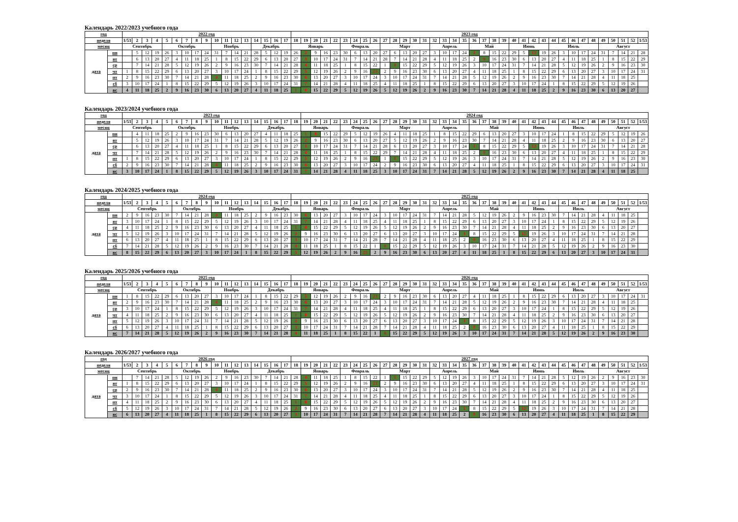Календарь 2022/2023 учебного года
| год | | 2022 год | | | | | | | | | | | | | | | | | 2023 год | | | | | | | | | | | | | | | | | | | | | | | | | | | | | | | | | | | |
| неделя | | 1/53 | 2 | 3 | 4 | 5 | 6 | 7 | 8 | 9 | 10 | 11 | 12 | 13 | 14 | 15 | 16 | 17 | 18 | 19 | 20 | 21 | 22 | 23 | 24 | 25 | 26 | 27 | 28 | 29 | 30 | 31 | 32 | 33 | 34 | 35 | 36 | 37 | 38 | 39 | 40 | 41 | 42 | 43 | 44 | 45 | 46 | 47 | 48 | 49 | 50 | 51 | 52 | 1/53 |
| месяц | | Сентябрь | | | | Октябрь | | | | | Ноябрь | | | | Декабрь | | | | Январь | | | | | Февраль | | | | Март | | | | | Апрель | | | | Май | | | | Июнь | | | | Июль | | | | | Август | | | | |
| дата | пн | | 5 | 12 | 19 | 26 | 3 | 10 | 17 | 24 | 31 | 7 | 14 | 21 | 28 | 5 | 12 | 19 | 26 | 2 | 9 | 16 | 23 | 30 | 6 | 13 | 20 | 27 | 6 | 13 | 20 | 27 | 3 | 10 | 17 | 24 | 1 | 8 | 15 | 22 | 29 | 5 | 12 | 19 | 26 | 3 | 10 | 17 | 24 | 31 | 7 | 14 | 21 | 28 |
| | вт | | 6 | 13 | 20 | 27 | 4 | 11 | 18 | 25 | 1 | 8 | 15 | 22 | 29 | 6 | 13 | 20 | 27 | 3 | 10 | 17 | 24 | 31 | 7 | 14 | 21 | 28 | 7 | 14 | 21 | 28 | 4 | 11 | 18 | 25 | 2 | 9 | 16 | 23 | 30 | 6 | 13 | 20 | 27 | 4 | 11 | 18 | 25 | 1 | 8 | 15 | 22 | 29 |
| | ср | | 7 | 14 | 21 | 28 | 5 | 12 | 19 | 26 | 2 | 9 | 16 | 23 | 30 | 7 | 14 | 21 | 28 | 4 | 11 | 18 | 25 | 1 | 8 | 15 | 22 | 1 | 8 | 15 | 22 | 29 | 5 | 12 | 19 | 26 | 3 | 10 | 17 | 24 | 31 | 7 | 14 | 21 | 28 | 5 | 12 | 19 | 26 | 2 | 9 | 16 | 23 | 30 |
| | чт | 1 | 8 | 15 | 22 | 29 | 6 | 13 | 20 | 27 | 3 | 10 | 17 | 24 | 1 | 8 | 15 | 22 | 29 | 5 | 12 | 19 | 26 | 2 | 9 | 16 | 23 | 2 | 9 | 16 | 23 | 30 | 6 | 13 | 20 | 27 | 4 | 11 | 18 | 25 | 1 | 8 | 15 | 22 | 29 | 6 | 13 | 20 | 27 | 3 | 10 | 17 | 24 | 31 |
| | пт | 2 | 9 | 16 | 23 | 30 | 7 | 14 | 21 | 28 | 4 | 11 | 18 | 25 | 2 | 9 | 16 | 23 | 30 | 6 | 13 | 20 | 27 | 3 | 10 | 17 | 24 | 3 | 10 | 17 | 24 | 31 | 7 | 14 | 21 | 28 | 5 | 12 | 19 | 26 | 2 | 9 | 16 | 23 | 30 | 7 | 14 | 21 | 28 | 4 | 11 | 18 | 25 | |
| | сб | 3 | 10 | 17 | 24 | 1 | 8 | 15 | 22 | 29 | 5 | 12 | 19 | 26 | 3 | 10 | 17 | 24 | 31 | 7 | 14 | 21 | 28 | 4 | 11 | 18 | 25 | 4 | 11 | 18 | 25 | 1 | 8 | 15 | 22 | 29 | 6 | 13 | 20 | 27 | 3 | 10 | 17 | 24 | 1 | 8 | 15 | 22 | 29 | 5 | 12 | 19 | 26 | |
| | вс | 4 | 11 | 18 | 25 | 2 | 9 | 16 | 23 | 30 | 6 | 13 | 20 | 27 | 4 | 11 | 18 | 25 | 1 | 8 | 15 | 22 | 29 | 5 | 12 | 19 | 26 | 5 | 12 | 19 | 26 | 2 | 9 | 16 | 23 | 30 | 7 | 14 | 21 | 28 | 4 | 11 | 18 | 25 | 2 | 9 | 16 | 23 | 30 | 6 | 13 | 20 | 27 | |
Календарь 2023/2024 учебного года
| год | | 2023 год | | | | | | | | | | | | | | | | | | 2024 год | | | | | | | | | | | | | | | | | | | | | | | | | | | | | | | | | | |
| неделя | | 1/53 | 2 | 3 | 4 | 5 | 6 | 7 | 8 | 9 | 10 | 11 | 12 | 13 | 14 | 15 | 16 | 17 | 18 | 19 | 20 | 21 | 22 | 23 | 24 | 25 | 26 | 27 | 28 | 29 | 30 | 31 | 32 | 33 | 34 | 35 | 36 | 37 | 38 | 39 | 40 | 41 | 42 | 43 | 44 | 45 | 46 | 47 | 48 | 49 | 50 | 51 | 52 | 1/53 |
| месяц | | Сентябрь | | | | Октябрь | | | | | Ноябрь | | | | Декабрь | | | | | Январь | | | | Февраль | | | | Март | | | | | Апрель | | | | Май | | | | | Июнь | | | | Июль | | | | Август | | | | |
| дата | пн | | 4 | 11 | 18 | 25 | 2 | 9 | 16 | 23 | 30 | 6 | 13 | 20 | 27 | 4 | 11 | 18 | 25 | 1 | 8 | 15 | 22 | 29 | 5 | 12 | 19 | 26 | 4 | 11 | 18 | 25 | 1 | 8 | 15 | 22 | 29 | 6 | 13 | 20 | 27 | 3 | 10 | 17 | 24 | 1 | 8 | 15 | 22 | 29 | 5 | 12 | 19 | 26 |
| | вт | | 5 | 12 | 19 | 26 | 3 | 10 | 17 | 24 | 31 | 7 | 14 | 21 | 28 | 5 | 12 | 19 | 26 | 2 | 9 | 16 | 23 | 30 | 6 | 13 | 20 | 27 | 5 | 12 | 19 | 26 | 2 | 9 | 16 | 23 | 30 | 7 | 14 | 21 | 28 | 4 | 11 | 18 | 25 | 2 | 9 | 16 | 23 | 30 | 6 | 13 | 20 | 27 |
| | ср | | 6 | 13 | 20 | 27 | 4 | 11 | 18 | 25 | 1 | 8 | 15 | 22 | 29 | 6 | 13 | 20 | 27 | 3 | 10 | 17 | 24 | 31 | 7 | 14 | 21 | 28 | 6 | 13 | 20 | 27 | 3 | 10 | 17 | 24 | 1 | 8 | 15 | 22 | 29 | 5 | 12 | 19 | 26 | 3 | 10 | 17 | 24 | 31 | 7 | 14 | 21 | 28 |
| | чт | | 7 | 14 | 21 | 28 | 5 | 12 | 19 | 26 | 2 | 9 | 16 | 23 | 30 | 7 | 14 | 21 | 28 | 4 | 11 | 18 | 25 | 1 | 8 | 15 | 22 | 29 | 7 | 14 | 21 | 28 | 4 | 11 | 18 | 25 | 2 | 9 | 16 | 23 | 30 | 6 | 13 | 20 | 27 | 4 | 11 | 18 | 25 | 1 | 8 | 15 | 22 | 29 |
| | пт | 1 | 8 | 15 | 22 | 29 | 6 | 13 | 20 | 27 | 3 | 10 | 17 | 24 | 1 | 8 | 15 | 22 | 29 | 5 | 12 | 19 | 26 | 2 | 9 | 16 | 23 | 1 | 8 | 15 | 22 | 29 | 5 | 12 | 19 | 26 | 3 | 10 | 17 | 24 | 31 | 7 | 14 | 21 | 28 | 5 | 12 | 19 | 26 | 2 | 9 | 16 | 23 | 30 |
| | сб | 2 | 9 | 16 | 23 | 30 | 7 | 14 | 21 | 28 | 4 | 11 | 18 | 25 | 2 | 9 | 16 | 23 | 30 | 6 | 13 | 20 | 27 | 3 | 10 | 17 | 24 | 2 | 9 | 16 | 23 | 30 | 6 | 13 | 20 | 27 | 4 | 11 | 18 | 25 | 1 | 8 | 15 | 22 | 29 | 6 | 13 | 20 | 27 | 3 | 10 | 17 | 24 | 31 |
| | вс | 3 | 10 | 17 | 24 | 1 | 8 | 15 | 22 | 29 | 5 | 12 | 19 | 26 | 3 | 10 | 17 | 24 | 31 | 7 | 14 | 21 | 28 | 4 | 11 | 18 | 25 | 3 | 10 | 17 | 24 | 31 | 7 | 14 | 21 | 28 | 5 | 12 | 19 | 26 | 2 | 9 | 16 | 23 | 30 | 7 | 14 | 21 | 28 | 4 | 11 | 18 | 25 | |
Календарь 2024/2025 учебного года
| год | | 2024 год | | | | | | | | | | | | | | | | | 2025 год | | | | | | | | | | | | | | | | | | | | | | | | | | | | | | | | | | | |
| неделя | | 1/53 | 2 | 3 | 4 | 5 | 6 | 7 | 8 | 9 | 10 | 11 | 12 | 13 | 14 | 15 | 16 | 17 | 18 | 19 | 20 | 21 | 22 | 23 | 24 | 25 | 26 | 27 | 28 | 29 | 30 | 31 | 32 | 33 | 34 | 35 | 36 | 37 | 38 | 39 | 40 | 41 | 42 | 43 | 44 | 45 | 46 | 47 | 48 | 49 | 50 | 51 | 52 | 1/53 |
| месяц | | Сентябрь | | | | | Октябрь | | | | Ноябрь | | | | | Декабрь | | | | Январь | | | | Февраль | | | | Март | | | | | Апрель | | | | Май | | | | | Июнь | | | | Июль | | | | Август | | | | |
| дата | пн | 2 | 9 | 16 | 23 | 30 | 7 | 14 | 21 | 28 | 4 | 11 | 18 | 25 | 2 | 9 | 16 | 23 | 30 | 6 | 13 | 20 | 27 | 3 | 10 | 17 | 24 | 3 | 10 | 17 | 24 | 31 | 7 | 14 | 21 | 28 | 5 | 12 | 19 | 26 | 2 | 9 | 16 | 23 | 30 | 7 | 14 | 21 | 28 | 4 | 11 | 18 | 25 | |
| | вт | 3 | 10 | 17 | 24 | 1 | 8 | 15 | 22 | 29 | 5 | 12 | 19 | 26 | 3 | 10 | 17 | 24 | 31 | 7 | 14 | 21 | 28 | 4 | 11 | 18 | 25 | 4 | 11 | 18 | 25 | 1 | 8 | 15 | 22 | 29 | 6 | 13 | 20 | 27 | 3 | 10 | 17 | 24 | 1 | 8 | 15 | 22 | 29 | 5 | 12 | 19 | 26 | |
| | ср | 4 | 11 | 18 | 25 | 2 | 9 | 16 | 23 | 30 | 6 | 13 | 20 | 27 | 4 | 11 | 18 | 25 | 1 | 8 | 15 | 22 | 29 | 5 | 12 | 19 | 26 | 5 | 12 | 19 | 26 | 2 | 9 | 16 | 23 | 30 | 7 | 14 | 21 | 28 | 4 | 11 | 18 | 25 | 2 | 9 | 16 | 23 | 30 | 6 | 13 | 20 | 27 | |
| | чт | 5 | 12 | 19 | 26 | 3 | 10 | 17 | 24 | 31 | 7 | 14 | 21 | 28 | 5 | 12 | 19 | 26 | 2 | 9 | 16 | 23 | 30 | 6 | 13 | 20 | 27 | 6 | 13 | 20 | 27 | 3 | 10 | 17 | 24 | 1 | 8 | 15 | 22 | 29 | 5 | 12 | 19 | 26 | 3 | 10 | 17 | 24 | 31 | 7 | 14 | 21 | 28 | |
| | пт | 6 | 13 | 20 | 27 | 4 | 11 | 18 | 25 | 1 | 8 | 15 | 22 | 29 | 6 | 13 | 20 | 27 | 3 | 10 | 17 | 24 | 31 | 7 | 14 | 21 | 28 | 7 | 14 | 21 | 28 | 4 | 11 | 18 | 25 | 2 | 9 | 16 | 23 | 30 | 6 | 13 | 20 | 27 | 4 | 11 | 18 | 25 | 1 | 8 | 15 | 22 | 29 | |
| | сб | 7 | 14 | 21 | 28 | 5 | 12 | 19 | 26 | 2 | 9 | 16 | 23 | 30 | 7 | 14 | 21 | 28 | 4 | 11 | 18 | 25 | 1 | 8 | 15 | 22 | 1 | 8 | 15 | 22 | 29 | 5 | 12 | 19 | 26 | 3 | 10 | 17 | 24 | 31 | 7 | 14 | 21 | 28 | 5 | 12 | 19 | 26 | 2 | 9 | 16 | 23 | 30 | |
| | вс | 8 | 15 | 22 | 29 | 6 | 13 | 20 | 27 | 3 | 10 | 17 | 24 | 1 | 8 | 15 | 22 | 29 | 5 | 12 | 19 | 26 | 2 | 9 | 16 | 23 | 2 | 9 | 16 | 23 | 30 | 6 | 13 | 20 | 27 | 4 | 11 | 18 | 25 | 1 | 8 | 15 | 22 | 29 | 6 | 13 | 20 | 27 | 3 | 10 | 17 | 24 | 31 | |
Календарь 2025/2026 учебного года
| год | | 2025 год | | | | | | | | | | | | | | | | | 2026 год | | | | | | | | | | | | | | | | | | | | | | | | | | | | | | | | | | | |
| неделя | | 1/53 | 2 | 3 | 4 | 5 | 6 | 7 | 8 | 9 | 10 | 11 | 12 | 13 | 14 | 15 | 16 | 17 | 18 | 19 | 20 | 21 | 22 | 23 | 24 | 25 | 26 | 27 | 28 | 29 | 30 | 31 | 32 | 33 | 34 | 35 | 36 | 37 | 38 | 39 | 40 | 41 | 42 | 43 | 44 | 45 | 46 | 47 | 48 | 49 | 50 | 51 | 52 | 1/53 |
| месяц | | Сентябрь | | | | | Октябрь | | | | Ноябрь | | | | Декабрь | | | | | Январь | | | | Февраль | | | | Март | | | | | Апрель | | | | Май | | | | | Июнь | | | | Июль | | | | Август | | | | |
| дата | пн | 1 | 8 | 15 | 22 | 29 | 6 | 13 | 20 | 27 | 3 | 10 | 17 | 24 | 1 | 8 | 15 | 22 | 29 | 5 | 12 | 19 | 26 | 2 | 9 | 16 | 23 | 2 | 9 | 16 | 23 | 30 | 6 | 13 | 20 | 27 | 4 | 11 | 18 | 25 | 1 | 8 | 15 | 22 | 29 | 6 | 13 | 20 | 27 | 3 | 10 | 17 | 24 | 31 |
| | вт | 2 | 9 | 16 | 23 | 30 | 7 | 14 | 21 | 28 | 4 | 11 | 18 | 25 | 2 | 9 | 16 | 23 | 30 | 6 | 13 | 20 | 27 | 3 | 10 | 17 | 24 | 3 | 10 | 17 | 24 | 31 | 7 | 14 | 21 | 28 | 5 | 12 | 19 | 26 | 2 | 9 | 16 | 23 | 30 | 7 | 14 | 21 | 28 | 4 | 11 | 18 | 25 | |
| | ср | 3 | 10 | 17 | 24 | 1 | 8 | 15 | 22 | 29 | 5 | 12 | 19 | 26 | 3 | 10 | 17 | 24 | 31 | 7 | 14 | 21 | 28 | 4 | 11 | 18 | 25 | 4 | 11 | 18 | 25 | 1 | 8 | 15 | 22 | 29 | 6 | 13 | 20 | 27 | 3 | 10 | 17 | 24 | 1 | 8 | 15 | 22 | 29 | 5 | 12 | 19 | 26 | |
| | чт | 4 | 11 | 18 | 25 | 2 | 9 | 16 | 23 | 30 | 6 | 13 | 20 | 27 | 4 | 11 | 18 | 25 | 1 | 8 | 15 | 22 | 29 | 5 | 12 | 19 | 26 | 5 | 12 | 19 | 26 | 2 | 9 | 16 | 23 | 30 | 7 | 14 | 21 | 28 | 4 | 11 | 18 | 25 | 2 | 9 | 16 | 23 | 30 | 6 | 13 | 20 | 27 | |
| | пт | 5 | 12 | 19 | 26 | 3 | 10 | 17 | 24 | 31 | 7 | 14 | 21 | 28 | 5 | 12 | 19 | 26 | 2 | 9 | 16 | 23 | 30 | 6 | 13 | 20 | 27 | 6 | 13 | 20 | 27 | 3 | 10 | 17 | 24 | 1 | 8 | 15 | 22 | 29 | 5 | 12 | 19 | 26 | 3 | 10 | 17 | 24 | 31 | 7 | 14 | 21 | 28 | |
| | сб | 6 | 13 | 20 | 27 | 4 | 11 | 18 | 25 | 1 | 8 | 15 | 22 | 29 | 6 | 13 | 20 | 27 | 3 | 10 | 17 | 24 | 31 | 7 | 14 | 21 | 28 | 7 | 14 | 21 | 28 | 4 | 11 | 18 | 25 | 2 | 9 | 16 | 23 | 30 | 6 | 13 | 20 | 27 | 4 | 11 | 18 | 25 | 1 | 8 | 15 | 22 | 29 | |
| | вс | 7 | 14 | 21 | 28 | 5 | 12 | 19 | 26 | 2 | 9 | 16 | 23 | 30 | 7 | 14 | 21 | 28 | 4 | 11 | 18 | 25 | 1 | 8 | 15 | 22 | 1 | 8 | 15 | 22 | 29 | 5 | 12 | 19 | 26 | 3 | 10 | 17 | 24 | 31 | 7 | 14 | 21 | 28 | 5 | 12 | 19 | 26 | 2 | 9 | 16 | 23 | 30 | |
Календарь 2026/2027 учебного года
| год | | 2026 год | | | | | | | | | | | | | | | | | 2027 год | | | | | | | | | | | | | | | | | | | | | | | | | | | | | | | | | | | |
| неделя | | 1/53 | 2 | 3 | 4 | 5 | 6 | 7 | 8 | 9 | 10 | 11 | 12 | 13 | 14 | 15 | 16 | 17 | 18 | 19 | 20 | 21 | 22 | 23 | 24 | 25 | 26 | 27 | 28 | 29 | 30 | 31 | 32 | 33 | 34 | 35 | 36 | 37 | 38 | 39 | 40 | 41 | 42 | 43 | 44 | 45 | 46 | 47 | 48 | 49 | 50 | 51 | 52 | 1/53 |
| месяц | | Сентябрь | | | | | Октябрь | | | | Ноябрь | | | | Декабрь | | | | | Январь | | | | Февраль | | | | Март | | | | | Апрель | | | | Май | | | | | Июнь | | | | Июль | | | | Август | | | | |
| дата | пн | | 7 | 14 | 21 | 28 | 5 | 12 | 19 | 26 | 2 | 9 | 16 | 23 | 30 | 7 | 14 | 21 | 28 | 4 | 11 | 18 | 25 | 1 | 8 | 15 | 22 | 1 | 8 | 15 | 22 | 29 | 5 | 12 | 19 | 26 | 3 | 10 | 17 | 24 | 31 | 7 | 14 | 21 | 28 | 5 | 12 | 19 | 26 | 2 | 9 | 16 | 23 | 30 |
| | вт | 1 | 8 | 15 | 22 | 29 | 6 | 13 | 20 | 27 | 3 | 10 | 17 | 24 | 1 | 8 | 15 | 22 | 29 | 5 | 12 | 19 | 26 | 2 | 9 | 16 | 23 | 2 | 9 | 16 | 23 | 30 | 6 | 13 | 20 | 27 | 4 | 11 | 18 | 25 | 1 | 8 | 15 | 22 | 29 | 6 | 13 | 20 | 27 | 3 | 10 | 17 | 24 | 31 |
| | ср | 2 | 9 | 16 | 23 | 30 | 7 | 14 | 21 | 28 | 4 | 11 | 18 | 25 | 2 | 9 | 16 | 23 | 30 | 6 | 13 | 20 | 27 | 3 | 10 | 17 | 24 | 3 | 10 | 17 | 24 | 31 | 7 | 14 | 21 | 28 | 5 | 12 | 19 | 26 | 2 | 9 | 16 | 23 | 30 | 7 | 14 | 21 | 28 | 4 | 11 | 18 | 25 | |
| | чт | 3 | 10 | 17 | 24 | 1 | 8 | 15 | 22 | 29 | 5 | 12 | 19 | 26 | 3 | 10 | 17 | 24 | 31 | 7 | 14 | 21 | 28 | 4 | 11 | 18 | 25 | 4 | 11 | 18 | 25 | 1 | 8 | 15 | 22 | 29 | 6 | 13 | 20 | 27 | 3 | 10 | 17 | 24 | 1 | 8 | 15 | 22 | 29 | 5 | 12 | 19 | 26 | |
| | пт | 4 | 11 | 18 | 25 | 2 | 9 | 16 | 23 | 30 | 6 | 13 | 20 | 27 | 4 | 11 | 18 | 25 | 1 | 8 | 15 | 22 | 29 | 5 | 12 | 19 | 26 | 5 | 12 | 19 | 26 | 2 | 9 | 16 | 23 | 30 | 7 | 14 | 21 | 28 | 4 | 11 | 18 | 25 | 2 | 9 | 16 | 23 | 30 | 6 | 13 | 20 | 27 | |
| | сб | 5 | 12 | 19 | 26 | 3 | 10 | 17 | 24 | 31 | 7 | 14 | 21 | 28 | 5 | 12 | 19 | 26 | 2 | 9 | 16 | 23 | 30 | 6 | 13 | 20 | 27 | 6 | 13 | 20 | 27 | 3 | 10 | 17 | 24 | 1 | 8 | 15 | 22 | 29 | 5 | 12 | 19 | 26 | 3 | 10 | 17 | 24 | 31 | 7 | 14 | 21 | 28 | |
| | вс | 6 | 13 | 20 | 27 | 4 | 11 | 18 | 25 | 1 | 8 | 15 | 22 | 29 | 6 | 13 | 20 | 27 | 3 | 10 | 17 | 24 | 31 | 7 | 14 | 21 | 28 | 7 | 14 | 21 | 28 | 4 | 11 | 18 | 25 | 2 | 9 | 16 | 23 | 30 | 6 | 13 | 20 | 27 | 4 | 11 | 18 | 25 | 1 | 8 | 15 | 22 | 29 | |